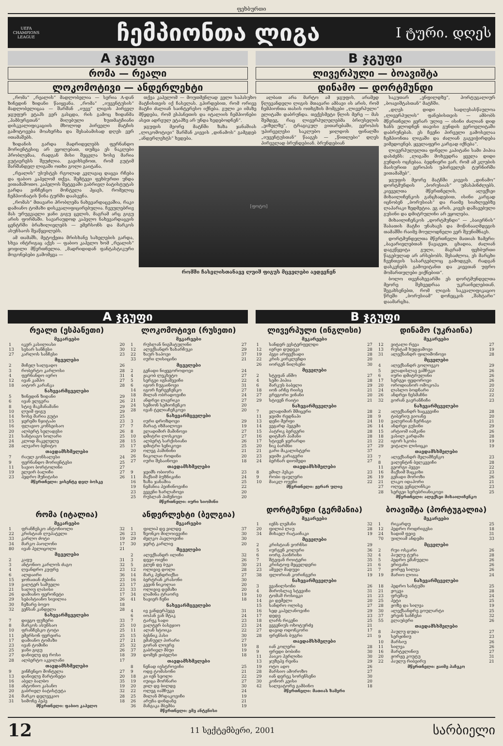ფეხბურთი
UEFA CHAMPIONS LEAGUE
ჩემპიონთა ლიგა
I ტური. დღეს
A ჯგუფი
რომა — რეალი
ლოკომოტივი — ანდერლეხტი
B ჯგუფი
ლივერპული — ბოავიშტა
დინამო — დორტმუნდი
„რომა“ „რეალის“ მადლობელია — სერია A-დან ზინედინ ზიდანი წაიყვანა. „რომა“ „იუვენტუსის“ მადლობელიცაა — შარშან „იუვე“ ლიგის პირველ ჯგუფურ ეტაპს ვერ გასცდა, რის გამოც ზიდანმა „ჰამბურგთან“ მიღებული ხუთმატჩიანი დისკვალიფიკაციის მხოლოდ პირველი მატჩის გამოტოვება მოახერხა და შესაბამისად დღეს ვერ ითამაშებს.
ზიდანის გარდა მადრიდელებს ფერნანდო მორიენტესიც არ ეყოლებათ, თუმცა ეს ნაკლები პრობლემაა, რადგან მისი შეცვლა ხოსე მარია გუტიერესს შეუძლია. გავიხსენოთ, რომ გუტიმ შარშანდელ ლიგაში ოთხი გოლი გაიტანა.
„რეალის“ უსუსტეს რგოლად კვლავაც დაცვა რჩება და ფაბიო კაპელომ თქვა, შემტევი ფეხბურთი უნდა ვითამაშოთო. კაპელოს შეტევაში გაბრიელ ბატისტუტას გარდა ვინჩენცო მონტელა ჰყავს, რომელიც ჩემპიონატის წინა ტურში დაასვენა.
„რომას“ მთავარი პრობლემა ნახევარდაცვაშია, რაკი დამიანო ტომაზი დისკვალიფიცირებულია. ჩვეულებრივ მას ურუგვაელი ჯანი გიგუ ცვლის, მაგრამ არც გიგუ არის ფორმაში. სავარაუდოდ კაპელო ნახევარდაცვის ცენტრში ბრაზილიელებს — ემერსონს და მარკოს ასუნსაოს შეაწყვილებს.
ამ თამაშს, მეტოქეთა მრისხანე სახელების გარდა, სხვა ინტრიგაც აქვს — ფაბიო კაპელო ხომ „რეალის“ ყოფილი მწვრთნელია. „მადრიდიდან ფანტასტიკური მოგონებები გამომყვა —
თქვა კაპელომ — მოუთმენლად ველი საპასუხო მატჩისთვის იქ ჩასვლას. გპირდებით, რომ ორივე მატჩი ძალიან საინტერესო იქნება. გული კი იმაზე მწყდება, რომ ესპანეთის და იტალიის ჩემპიონები ასეთ ადრეულ ეტაპზე არ უნდა ხვდებოდნენ“.
ჯგუფის მეორე მატჩში ზაზა ჯანაშიას „ლოკომოტივი“ შარშან კიევის „დინამოს“ გამგდებ „ანდერლეხტს“ ხვდება.
ალბათ არა მარტო ამ ჯგუფის, არამედ წლევანდელი ლიგის მთავარი ამბავი ის არის, რომ ჩემპიონთა თასის ოთხგზის მომგები „ლივერპული“ ელიტაში დაბრუნდა. თექვსმეტი წლის მერე — მას შემდეგ, რაც ლივერპულელებმა ბრიუსელის „ეიზელზე“, ტრაგიკულ ვითარებაში, ევროპის უპირველესი საკლუბო ჯილდოს ფინალში „იუვენტუსთან“ წააგეს — „წითლები“ დღეს პირველად ბრუნდებიან. ბრუნდებიან
[ფოტო]
რომში ჩასვლისთანავე ლუიშ ფიგუს მცველები აედევნენ
საკუთარ „ენფილდზე“, პორტუგალიურ „ბოავიშტასთან“ მატჩში.
„დღეს დიდი სადღესასწაულოა „ლივერპულის“ ფანებისთვის — ამბობს მწვრთნელი ჟერარ ულიე — ისინი ძალიან დიდ ხანს ელოდნენ თავისი გუნდის ევროელიტაში დაბრუნებას. ეს ჩვენი პირველი გამოსვლაა ჩემპიონთა ლიგაში და ძალიან გაგვიჭირდება ვიმედოვნებ, ყველაფერი კარგად იქნება“.
ლივერპულელთა ფინელი კაპიტანი სამი ჰიპია დასძენს: „ლიგაში მოხვედრა ყველა დიდი გუნდის ოცნებაა. ბედნიერი ვარ, რომ ამ კლუბის მაისურით ევროპის უპირველეს ტურნირში ვითამაშებ“.
ჯგუფის მეორე მატჩში კიევის „დინამო“ დორტმუნდის „ბორუსიას“ უმასპინძლებს. კიეველთა მწვრთნელის, ალექსეი მიხაილიჩენკოს განცხადებით, ისინი კარგად იცნობენ „ბორუსიას“ და რაიმე სიახლეებზე ლაპარაკი ზედმეტია. ეგ არის, კიევს დაშავებული გუსინი და დმიტრულინი არ ეყოლება.
მიხაილიჩენკოს „დორტმუნდი“ — „ბაიერნის“ შაბათის მატჩი უნახავს და მოწინააღმდეგის თამაშში რაიმე მოულოდნელი ვერ შეუნიშნავს.
დორტმუნდელთა მწვრთნელი მათიას ზამერი: „ბავარიელებთან წავაგეთ, ცხადია, ძალიან დაგვწყვიტა გული, მაგრამ ფეხბურთი წაგებულად არ არსებობს. შესაძლოა, ეს მარცხი ჩვენთვის სასარგებლოც გამოდგეს, რადგან დასკვნებს გამოვიტანთ და კიევთან უფრო მომართულები ვიქნებით“.
ბოლო თვენახევარში ეს დორტმუნდელთა მეორე შეხვედრაა უკრაინელებთან. შეგახსენებთ, რომ ლიგის საკვალიფიკაციო წრეში „ბორუსიამ“ დონეცკის „შახტარი“ დაამარცხა.
A ჯგუფი
რეალი (ესპანეთი)
| მეკარეები | | |
| --- | --- | --- |
| 1 | იკერ კასილიასი | 20 |
| 13 | სესარ სანჩესი | 30 |
| 27 | კარლოს სანჩესი | 23 |
| მცველები | | |
| 2 | მიჩელ სალგადო | 26 |
| 3 | რობერტო კარლოსი | 28 |
| 4 | ფერნანდო იერო | 31 |
| 12 | ივან კამპო | 27 |
| 18 | აიტორ კარანკა | 28 |
| ნახევარმცველები | | |
| 5 | ზინედინ ზიდანი | 29 |
| 6 | ივან ელგერა | 26 |
| 8 | სტივ მაკმანამანი | 29 |
| 10 | ლუიშ ფიგუ | 29 |
| 14 | ხოსე მარია გუტი | 25 |
| 15 | ჯერემი ნჯიტაპი | 23 |
| 16 | ფლავიო კონსეისაო | 27 |
| 20 | ალბერტ სელადესი | 26 |
| 21 | სანტიაგო სოლარი | 25 |
| 24 | კლოდ მაკელელე | 28 |
| 28 | ალვარო ბენიტო | 25 |
| თავდამსხმელები | | |
| 7 | რაულ გონსალესი | 24 |
| 9 | ფერნანდო მორიენტესი | 25 |
| 11 | სავიო ბორტოლინი | 27 |
| 19 | ელვირ ბალიჩი | 27 |
| 23 | პედრო მუნიტისი | 26 |
მწვრთნელი: ვისენტე დელ ბოსკე
ლოკომოტივი (რუსეთი)
| მეკარეები | | |
| --- | --- | --- |
| 1 | რუსლან ნიგმატულინი | 27 |
| 12 | ალექსანდრ ზახარჩუკი | 29 |
| 22 | ზაურ ხაპოვი | 37 |
| 33 | იური ლისიცინი | 21 |
| მცველები | | |
| 2 | გენადი ნიჟეგოროდოვი | 24 |
| 4 | ჟაკობ ლეკხეტო | 27 |
| 5 | სერგეი იგნაშევიჩი | 22 |
| 6 | იგორ ჩუგაინოვი | 31 |
| 14 | იგორ ჩერევჩენკო | 27 |
| 18 | მილან ობრადოვიჩი | 24 |
| 21 | ანდრეი ლავრიკი | 27 |
| 24 | სემიონ სემიონენკო | 20 |
| 28 | ივან ტელიაჩენკოვი | 20 |
| ნახევარმცველები | | |
| 3 | იური დროზდოვი | 29 |
| 7 | მარატ იზმაილოვი | 19 |
| 8 | ვლადიმირ მამინოვი | 27 |
| 10 | დმიტრი ლოსკოვი | 27 |
| 15 | ალბერტ სარქისიანი | 26 |
| 17 | დმიტრი სენიკოვი | 25 |
| 20 | ოლეგ პაშინინი | 21 |
| 26 | ნიკოლაი როდინი | 20 |
| 27 | იური შესაინოვი | 18 |
| თავდამსხმელები | | |
| 9 | ჯეიმს ობიორა | 23 |
| 11 | მაქსიმ ბუზნიკინი | 24 |
| 16 | ზაზა ჯანაშია | 25 |
| 19 | ნემანია პეიჩინოვიჩი | 22 |
| 23 | ევგენი ხარლაჩოვი | 20 |
| 25 | რუსლან პიმენოვი | 20 |
მწვრთნელი: იური სიომინი
რომა (იტალია)
| მეკარეები | | |
| --- | --- | --- |
| 1 | ფრანჩესკო ანტონიოლი | 32 |
| 22 | კრისტიან ლუპატელი | 26 |
| 33 | კარლო ძოტი | 19 |
| 34 | მარკო პაოლონი | 17 |
| 80 | ივან პელიცოლი | 21 |
| მცველები | | |
| 2 | კაფუ | 31 |
| 3 | ანტონიო კარლოს ძაგო | 32 |
| 4 | ლეანდრო კუფრე | 23 |
| 6 | ალდაირი | 36 |
| 15 | ჯონათან ძებინა | 23 |
| 19 | ვალტერ სამუელი | 23 |
| 21 | სალიუ ლასისი | 23 |
| 26 | დამიანო ფერონეტი | 17 |
| 29 | სებასტიანო სივილია | 26 |
| 30 | ჩეზარე ბოვო | 18 |
| 32 | ვენსან კანდელა | 28 |
| ნახევარმცველები | | |
| 7 | დიეგო ფუზერი | 33 |
| 8 | მარკოს ასუნსაო | 25 |
| 10 | ფრანჩესკო ტოტი | 25 |
| 11 | ემერსონ ფერეირა | 25 |
| 17 | დამიანო ტომაზი | 27 |
| 23 | ივან ტომიჩი | 25 |
| 25 | ჯანი გიგუ | 26 |
| 27 | დანიელე დე როსი | 18 |
| 28 | ალბერტო აკვილანი | 17 |
| თავდამსხმელები | | |
| 9 | ვინჩენცო მონტელა | 27 |
| 13 | დანიელე მარტინეტი | 20 |
| 16 | აბელ ბალბო | 35 |
| 18 | ანტონიო კასანო | 19 |
| 20 | გაბრიელ ბატისტუტა | 32 |
| 24 | მარკო დელვეკიო | 28 |
| 31 | სიმონე პეპე | 18 |
მწვრთნელი: ფაბიო კაპელო
ანდერლეხტი (ბელგია)
| მეკარეები | | |
| --- | --- | --- |
| 1 | ფილიპ დე ვილდე | 37 |
| 23 | ზვონკო მილოიევიჩი | 30 |
| 29 | ძელკო პავლოვიჩი | 30 |
| 30 | ჯერტ კარლიე | 20 |
| მცველები | | |
| 2 | ალექსანდრ ილიჩი | 32 |
| 3 | დევი ოიენი | 26 |
| 5 | გლენ დე ბუკი | 30 |
| 12 | ოლივიე დოლი | 28 |
| 14 | მარკ ჰენდრიქსი | 27 |
| 16 | ბერტრან კრასონი | 30 |
| 17 | კევინ ნიკოლაი | 20 |
| 33 | ოლივიე დემაზი | 20 |
| 34 | ლამინა ტრაორე | 19 |
| 41 | ხავიერ ჩენი | 18 |
| ნახევარმცველები | | |
| 4 | ივ ვანდერჰეგე | 31 |
| 6 | იოჰან ვან შტაკ | 24 |
| 7 | ტარეკ სადი | 23 |
| 10 | ვალტერ ბასეჯიო | 23 |
| 11 | ალან სტოიკა | 22 |
| 15 | ბესნიკ ჰასი | 30 |
| 21 | ემანუელ პირარი | 27 |
| 32 | გორან ლოვრე | 19 |
| 37 | გაბრიელ მბუი | 19 |
| 39 | დომენ ჟიბელსი | 18 |
| თავდამსხმელები | | |
| 8 | ნენად იესტროვიჩი | 25 |
| 9 | ოდე ტომასონი | 21 |
| 18 | კი იენ სეოლი | 22 |
| 19 | იუიცა მორნარი | 27 |
| 20 | ჟილ დე ბილდე | 30 |
| 22 | ოლეგ იაშჩუკი | 24 |
| 25 | მილან მრდაკოვიჩი | 19 |
| 26 | არუნა დინდანე | 21 |
| 36 | მანგაკა მბემბა | 19 |
მწვრთნელი: ემე ანტენისი
B ჯგუფი
ლივერპული (ინგლისი)
| მეკარეები | | |
| --- | --- | --- |
| 1 | სანდერ ვესტერფელდი | 27 |
| 12 | იერჟი დუდეკი | 28 |
| 19 | პეგი არფექსადი | 28 |
| 22 | კრის კირკლენდი | 20 |
| 26 | იორგენ ნილსენი | 30 |
| მცველები | | |
| 2 | სტეფან ანშო | 27 |
| 4 | სემი ჰიპია | 28 |
| 6 | მარკუს ბაბელი | 29 |
| 18 | იონ არნე რიისე | 21 |
| 27 | გრეგორი ვინანი | 20 |
| 29 | სტივენ რაიტი | 21 |
| ნახევარმცველები | | |
| 7 | ვლადიმირ შმიცერი | 28 |
| 11 | ჯეიმი რედნაპი | 28 |
| 13 | დენი მერფი | 24 |
| 14 | ვეგარდ ჰეგემი | 26 |
| 15 | პატრიკ ბერგერი | 28 |
| 16 | დიტმარ ჰამანი | 28 |
| 17 | სტივენ ჯერარდი | 21 |
| 20 | ნიკ ბარმბი | 27 |
| 21 | გარი მაკალისტერი | 37 |
| 23 | ჯეიმი კარაგერი | 23 |
| 24 | ბერნარ დიომედი | 27 |
| თავდამსხმელები | | |
| 8 | ემილ ჰესკი | 23 |
| 9 | რობი ფაულერი | 26 |
| 10 | მაიკლ ოუენი | 22 |
მწვრთნელი: ჟერარ ულიე
დინამო (უკრაინა)
| მეკარეები | | |
| --- | --- | --- |
| 12 | ვიტალი რევა | 27 |
| 13 | რუსტამ ხუდჟამოვი | 19 |
| 31 | ალექსანდრ ფილიმონოვი | 28 |
| მცველები | | |
| 4 | ალექსანდრ გოლოვკო | 29 |
| 5 | ვლადისლავ ვაშჩუკი | 26 |
| 6 | იური დმიტრულინი | 26 |
| 17 | სერგეი ფედოროვი | 26 |
| 20 | ოროდიანორ ომოკოჰა | 20 |
| 24 | ლასლო ბოდნარი | 22 |
| 26 | ანდრეი ნესმაჩნი | 22 |
| 32 | გორან გავრანჩიჩი | 23 |
| ნახევარმცველები | | |
| 2 | ალექსანდრ ხაცკევიჩი | 28 |
| 9 | ტიბერიუ გიოანე | 20 |
| 10 | ვალერიან ჩერნაგი | 21 |
| 14 | ანდრეი გუსინი | 29 |
| 15 | არტიომ იაშკინი | 26 |
| 18 | ვასილ კარდაში | 28 |
| 22 | იგორ სკობა | 19 |
| 29 | ვიტალი ლისიცკი | 19 |
| თავდამსხმელები | | |
| 7 | ალექსანდრ მელაშჩენკო | 23 |
| 8 | ვალენტინ ბელკევიჩი | 28 |
| 11 | გეორგი პეევი | 22 |
| 16 | მაქსიმ შაცკიხი | 23 |
| 19 | გენადი მოროზი | 26 |
| 21 | ლაკო იდაჰორი | 21 |
| 27 | ოლეგ ვენგლინსკი | 23 |
| 28 | სერგეი სერებრიანიკოვი | 25 |
მწვრთნელი: ალექსეი მიხაილიჩენკო
დორტმუნდი (გერმანია)
| მეკარეები | | |
| --- | --- | --- |
| 1 | იენს ლემანი | 32 |
| 20 | ფილიპ ლაუ | 28 |
| 34 | მიხაელ რატაიჩაკი | 19 |
| მცველები | | |
| 2 | კრისტიან ვორნსი | 29 |
| 5 | იურგენ კოლერი | 36 |
| 6 | იორგ ჰაინრიხი | 32 |
| 7 | შტეფან როიტერი | 35 |
| 21 | კრისტოფ მეცელდერი | 21 |
| 23 | აშველ მადუეი | 21 |
| 38 | ფლორიან კორინგერი | 19 |
| ნახევარმცველები | | |
| 3 | ევანილსონი | 26 |
| 4 | მიროსლავ სტევიჩი | 31 |
| 10 | ტომაშ როსიცკი | 21 |
| 14 | გი დემელი | 20 |
| 15 | სანდრო ოლისე | 27 |
| 16 | სედ კაპელანოვიჩი | 29 |
| 17 | დედე | 23 |
| 18 | ლარს რიკენი | 25 |
| 24 | ევგენიუს ოხოტურძე | 21 |
| 27 | დავიდ ოდონკორი | 17 |
| 28 | ფრენსის ბუგრი | 21 |
| თავდამსხმელები | | |
| 8 | იან კოლერი | 28 |
| 9 | ფრედი ბობიჩი | 30 |
| 11 | ჰაიკო ჰერლიხი | 30 |
| 13 | ჯუზეპე რეინა | 29 |
| 19 | ოტო ადო | 26 |
| 28 | მარსიო ამოროზო | 27 |
| 29 | იან დერეკ სორენსენი | 30 |
| 30 | კონორ კეისი | 20 |
| 42 | სალვატორე გამბინო | 18 |
მწვრთნელი: მათიას ზამერი
ბოავიშტა (პორტუგალია)
| მეკარეები | | |
| --- | --- | --- |
| 1 | რიკარდუ | 25 |
| 12 | პედრო როდრიგესი | 18 |
| 24 | ხადიმ ფეიე | 31 |
| 70 | უილიამ ანდემი | 33 |
| მცველები | | |
| 2 | რუი ოსკარი | 26 |
| 4 | პაულუ ტურა | 28 |
| 5 | პედრო ემანუელი | 26 |
| 6 | ერივანი | 26 |
| 7 | ჟორჟე სილვა | 26 |
| 19 | მარიო ლოია | 24 |
| ნახევარმცველები | | |
| 18 | პედრო სანტუში | 25 |
| 21 | ჟოკვა | 28 |
| 23 | ფრეშაუ | 24 |
| 25 | პეტი | 25 |
| 28 | ჟოზე და სილვა | 19 |
| 30 | ალექსანდრე გოულარტი | 25 |
| 37 | ერვინ სანჩესი | 32 |
| 55 | გლაუბერი | 26 |
| თავდამსხმელები | | |
| 8 | პაულუ დუდა | 27 |
| 9 | სერჟინიუ | 23 |
| 10 | მარსიუ | 26 |
| 11 | სილვა | 26 |
| 16 | მარტელინიუ | 27 |
| 20 | ჟორჟე კოუტუ | 31 |
| 22 | პაულუ რიბეირუ | 21 |
მწვრთნელი: ჟაიმე პაჩეკო
12 11 სექტემბერი, 2001 სარბიელი